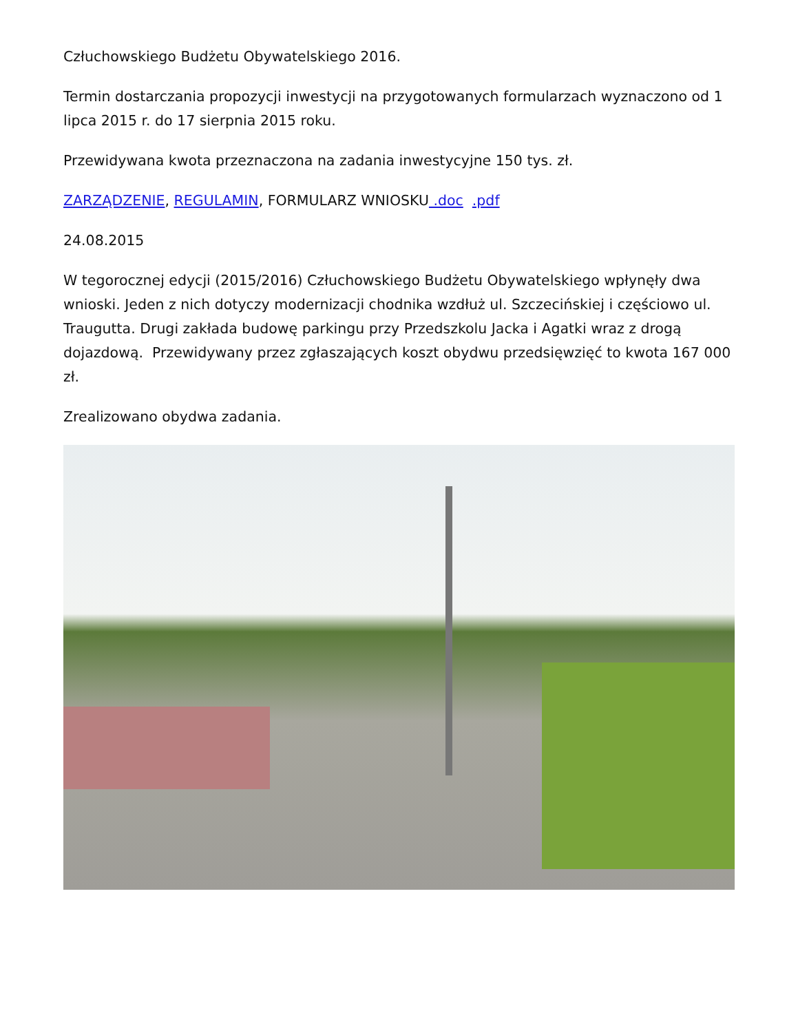Człuchowskiego Budżetu Obywatelskiego 2016.
Termin dostarczania propozycji inwestycji na przygotowanych formularzach wyznaczono od 1 lipca 2015 r. do 17 sierpnia 2015 roku.
Przewidywana kwota przeznaczona na zadania inwestycyjne 150 tys. zł.
ZARZĄDZENIE, REGULAMIN, FORMULARZ WNIOSKU .doc .pdf
24.08.2015
W tegorocznej edycji (2015/2016) Człuchowskiego Budżetu Obywatelskiego wpłynęły dwa wnioski. Jeden z nich dotyczy modernizacji chodnika wzdłuż ul. Szczecińskiej i częściowo ul. Traugutta. Drugi zakłada budowę parkingu przy Przedszkolu Jacka i Agatki wraz z drogą dojazdową. Przewidywany przez zgłaszających koszt obydwu przedsięwzięć to kwota 167 000 zł.
Zrealizowano obydwa zadania.